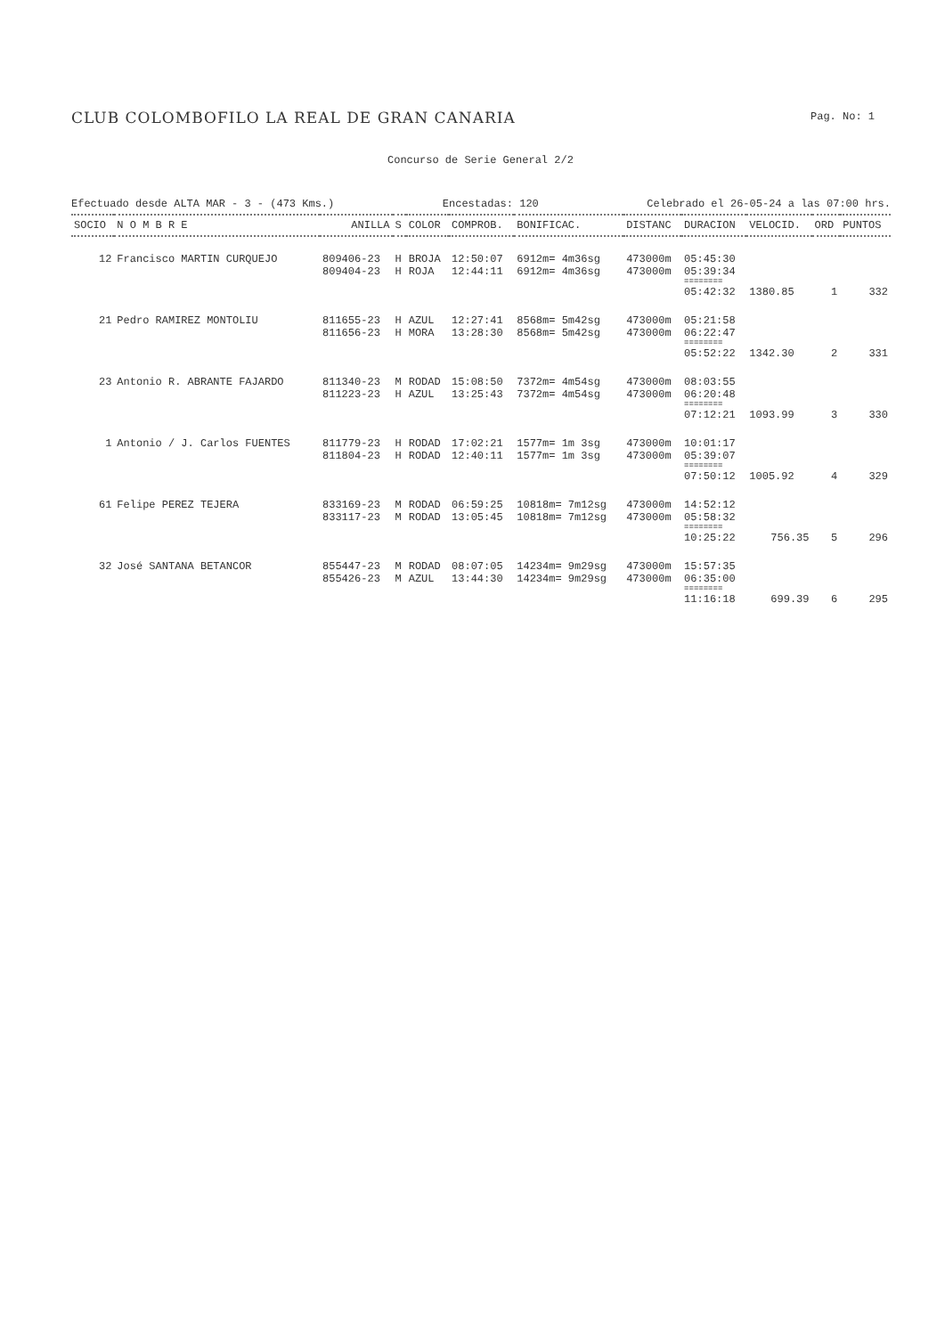CLUB COLOMBOFILO LA REAL DE GRAN CANARIA
Pag. No: 1
Concurso de Serie General 2/2
Efectuado desde ALTA MAR - 3 - (473 Kms.) Encestadas: 120 Celebrado el 26-05-24 a las 07:00 hrs.
| SOCIO | N O M B R E | ANILLA | S | COLOR | COMPROB. | BONIFICAC. | DISTANC | DURACION | VELOCID. | ORD | PUNTOS |
| --- | --- | --- | --- | --- | --- | --- | --- | --- | --- | --- | --- |
| 12 | Francisco MARTIN CURQUEJO | 809406-23 | H | BROJA | 12:50:07 | 6912m= 4m36sg | 473000m | 05:45:30 | | | |
| | | 809404-23 | H | ROJA | 12:44:11 | 6912m= 4m36sg | 473000m | 05:39:34 | | | |
| | | | | | | | | ======== | | | |
| | | | | | | | | 05:42:32 | 1380.85 | 1 | 332 |
| 21 | Pedro RAMIREZ MONTOLIU | 811655-23 | H | AZUL | 12:27:41 | 8568m= 5m42sg | 473000m | 05:21:58 | | | |
| | | 811656-23 | H | MORA | 13:28:30 | 8568m= 5m42sg | 473000m | 06:22:47 | | | |
| | | | | | | | | ======== | | | |
| | | | | | | | | 05:52:22 | 1342.30 | 2 | 331 |
| 23 | Antonio R. ABRANTE FAJARDO | 811340-23 | M | RODAD | 15:08:50 | 7372m= 4m54sg | 473000m | 08:03:55 | | | |
| | | 811223-23 | H | AZUL | 13:25:43 | 7372m= 4m54sg | 473000m | 06:20:48 | | | |
| | | | | | | | | ======== | | | |
| | | | | | | | | 07:12:21 | 1093.99 | 3 | 330 |
| 1 | Antonio / J. Carlos FUENTES | 811779-23 | H | RODAD | 17:02:21 | 1577m= 1m 3sg | 473000m | 10:01:17 | | | |
| | | 811804-23 | H | RODAD | 12:40:11 | 1577m= 1m 3sg | 473000m | 05:39:07 | | | |
| | | | | | | | | ======== | | | |
| | | | | | | | | 07:50:12 | 1005.92 | 4 | 329 |
| 61 | Felipe PEREZ TEJERA | 833169-23 | M | RODAD | 06:59:25 | 10818m= 7m12sg | 473000m | 14:52:12 | | | |
| | | 833117-23 | M | RODAD | 13:05:45 | 10818m= 7m12sg | 473000m | 05:58:32 | | | |
| | | | | | | | | ======== | | | |
| | | | | | | | | 10:25:22 | 756.35 | 5 | 296 |
| 32 | José SANTANA BETANCOR | 855447-23 | M | RODAD | 08:07:05 | 14234m= 9m29sg | 473000m | 15:57:35 | | | |
| | | 855426-23 | M | AZUL | 13:44:30 | 14234m= 9m29sg | 473000m | 06:35:00 | | | |
| | | | | | | | | ======== | | | |
| | | | | | | | | 11:16:18 | 699.39 | 6 | 295 |